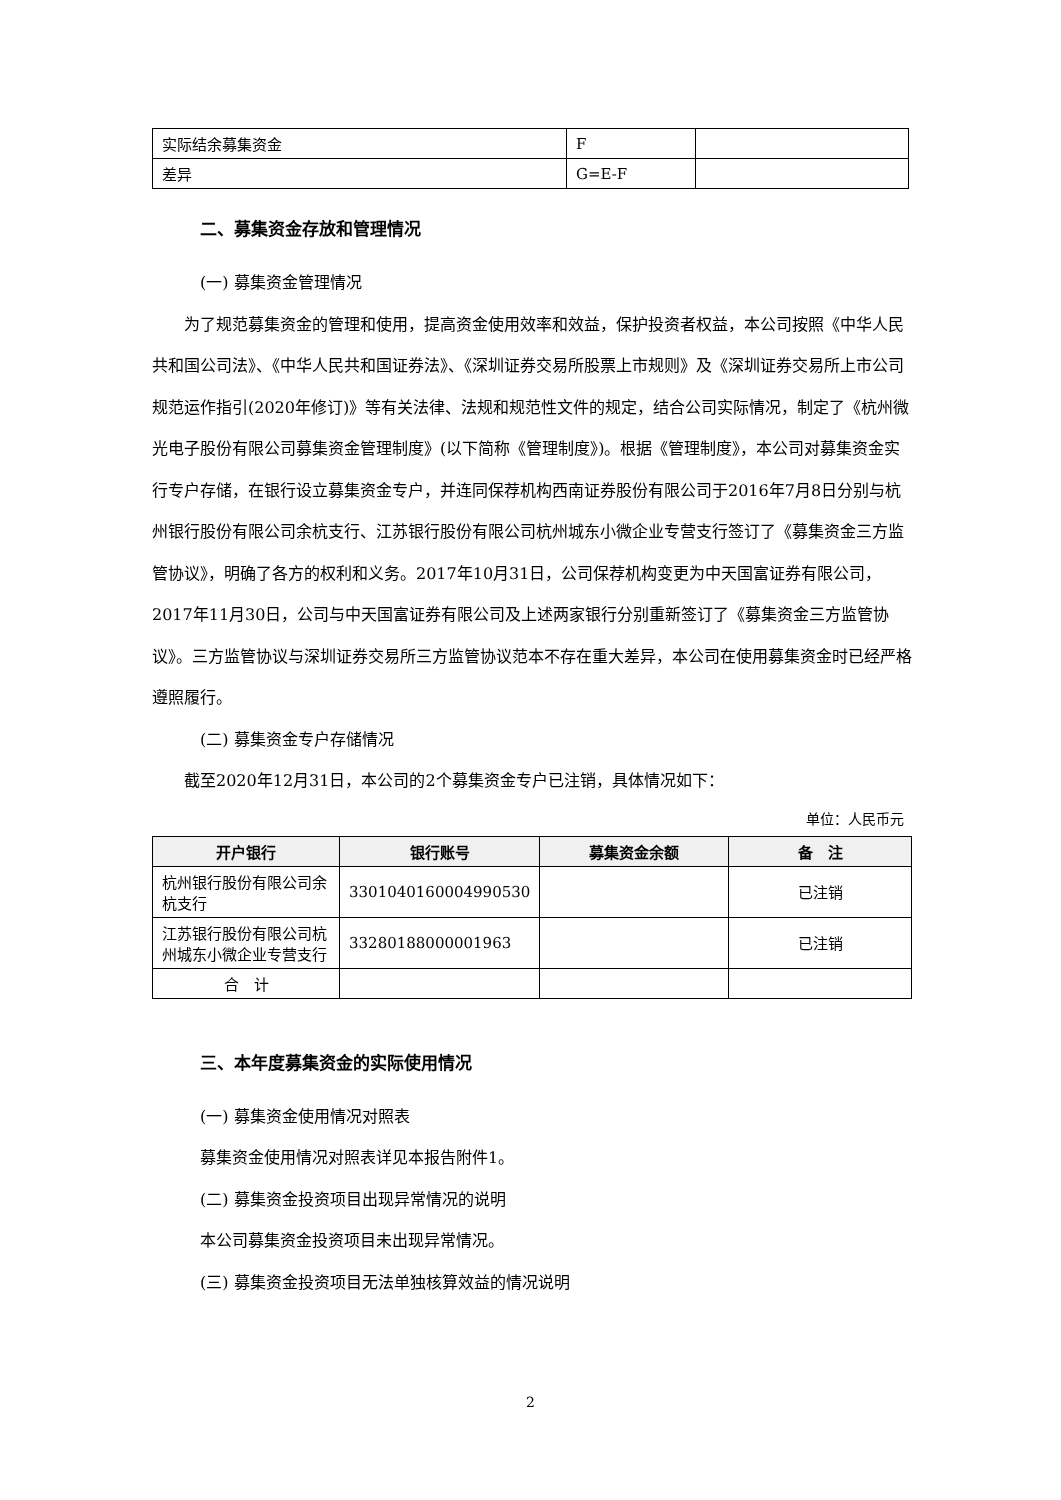| 实际结余募集资金 | F | |
| 差异 | G=E-F | |
二、募集资金存放和管理情况
(一) 募集资金管理情况
为了规范募集资金的管理和使用，提高资金使用效率和效益，保护投资者权益，本公司按照《中华人民共和国公司法》、《中华人民共和国证券法》、《深圳证券交易所股票上市规则》及《深圳证券交易所上市公司规范运作指引(2020年修订)》等有关法律、法规和规范性文件的规定，结合公司实际情况，制定了《杭州微光电子股份有限公司募集资金管理制度》(以下简称《管理制度》)。根据《管理制度》，本公司对募集资金实行专户存储，在银行设立募集资金专户，并连同保荐机构西南证券股份有限公司于2016年7月8日分别与杭州银行股份有限公司余杭支行、江苏银行股份有限公司杭州城东小微企业专营支行签订了《募集资金三方监管协议》，明确了各方的权利和义务。2017年10月31日，公司保荐机构变更为中天国富证券有限公司，2017年11月30日，公司与中天国富证券有限公司及上述两家银行分别重新签订了《募集资金三方监管协议》。三方监管协议与深圳证券交易所三方监管协议范本不存在重大差异，本公司在使用募集资金时已经严格遵照履行。
(二) 募集资金专户存储情况
截至2020年12月31日，本公司的2个募集资金专户已注销，具体情况如下：
单位：人民币元
| 开户银行 | 银行账号 | 募集资金余额 | 备 注 |
| --- | --- | --- | --- |
| 杭州银行股份有限公司余杭支行 | 3301040160004990530 | | 已注销 |
| 江苏银行股份有限公司杭州城东小微企业专营支行 | 33280188000001963 | | 已注销 |
| 合 计 | | | |
三、本年度募集资金的实际使用情况
(一) 募集资金使用情况对照表
募集资金使用情况对照表详见本报告附件1。
(二) 募集资金投资项目出现异常情况的说明
本公司募集资金投资项目未出现异常情况。
(三) 募集资金投资项目无法单独核算效益的情况说明
2